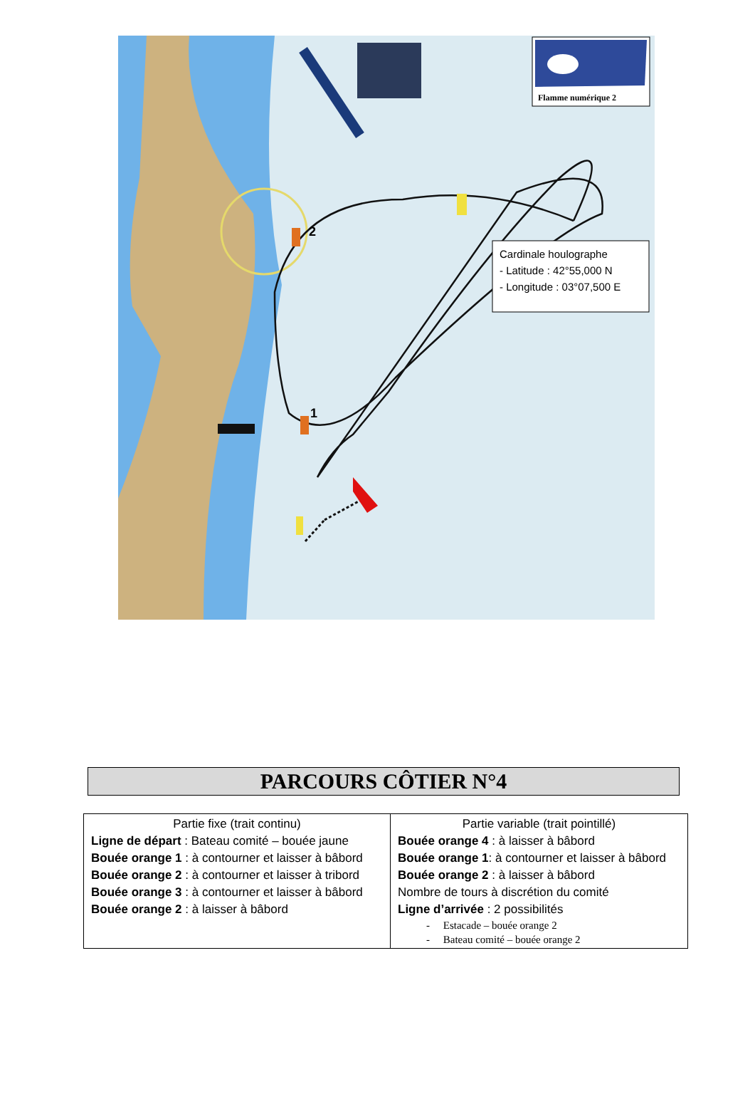Flamme numérique 2
Cardinale houlographe
- Latitude : 42°55,000 N
- Longitude : 03°07,500 E
2
1
PARCOURS CÔTIER N°4
| Partie fixe (trait continu) Ligne de départ : Bateau comité – bouée jaune Bouée orange 1 : à contourner et laisser à bâbord Bouée orange 2 : à contourner et laisser à tribord Bouée orange 3 : à contourner et laisser à bâbord Bouée orange 2 : à laisser à bâbord | Partie variable (trait pointillé) Bouée orange 4 : à laisser à bâbord Bouée orange 1 : à contourner et laisser à bâbord Bouée orange 2 : à laisser à bâbord Nombre de tours à discrétion du comité Ligne d’arrivée : 2 possibilités - Estacade – bouée orange 2 - Bateau comité – bouée orange 2 |